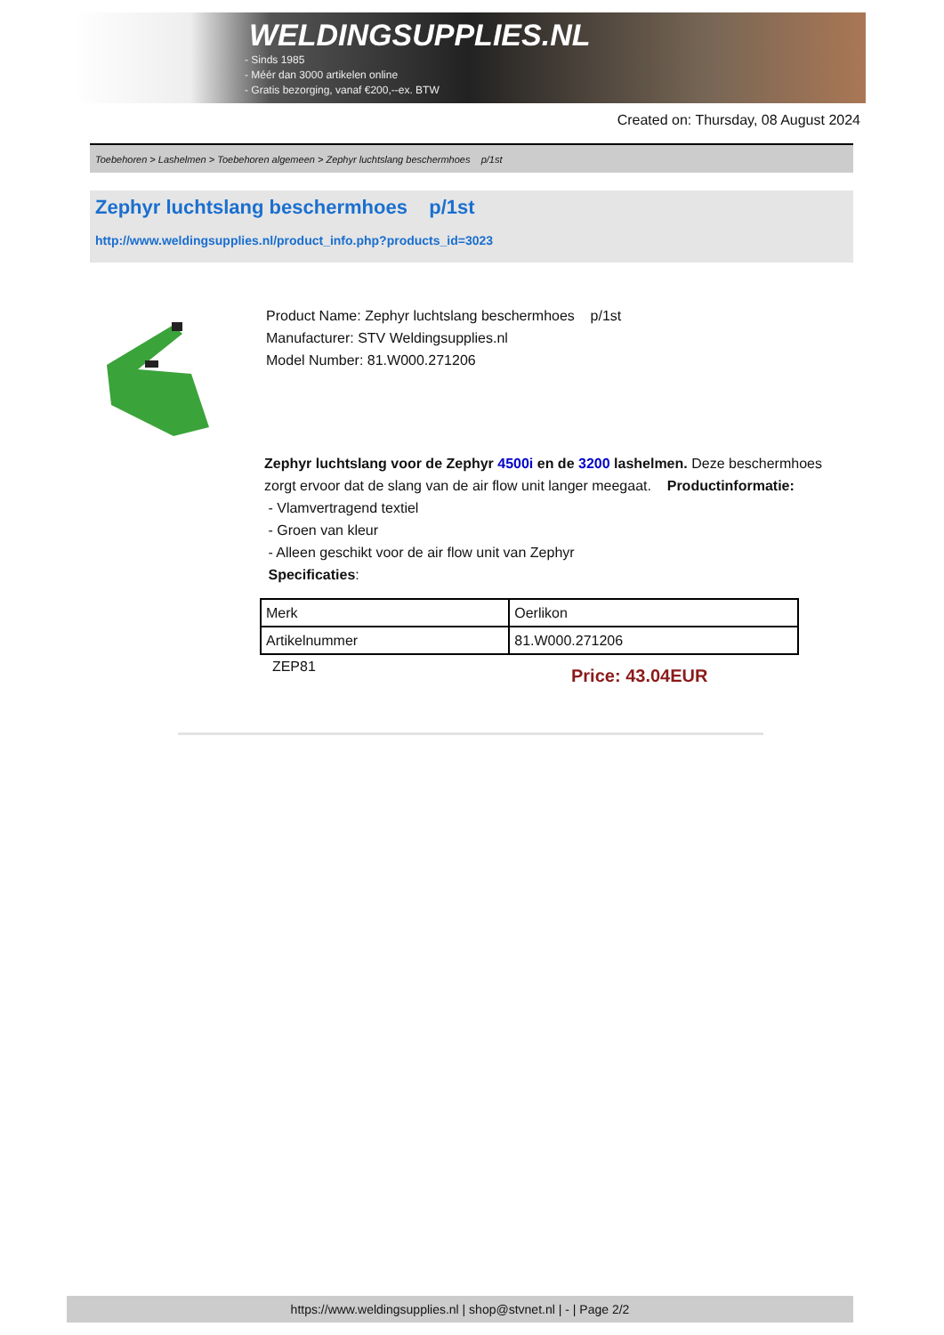WELDINGSUPPLIES.NL
- Sinds 1985
- Méér dan 3000 artikelen online
- Gratis bezorging, vanaf €200,--ex. BTW
Created on: Thursday, 08 August 2024
Toebehoren > Lashelmen > Toebehoren algemeen > Zephyr luchtslang beschermhoes p/1st
Zephyr luchtslang beschermhoes p/1st
http://www.weldingsupplies.nl/product_info.php?products_id=3023
Product Name: Zephyr luchtslang beschermhoes p/1st
Manufacturer: STV Weldingsupplies.nl
Model Number: 81.W000.271206
Zephyr luchtslang voor de Zephyr 4500i en de 3200 lashelmen. Deze beschermhoes zorgt ervoor dat de slang van de air flow unit langer meegaat. Productinformatie:
- Vlamvertragend textiel
- Groen van kleur
- Alleen geschikt voor de air flow unit van Zephyr
Specificaties:
| Merk | Oerlikon |
| Artikelnummer | 81.W000.271206 |
ZEP81
Price: 43.04EUR
https://www.weldingsupplies.nl | shop@stvnet.nl | - | Page 2/2